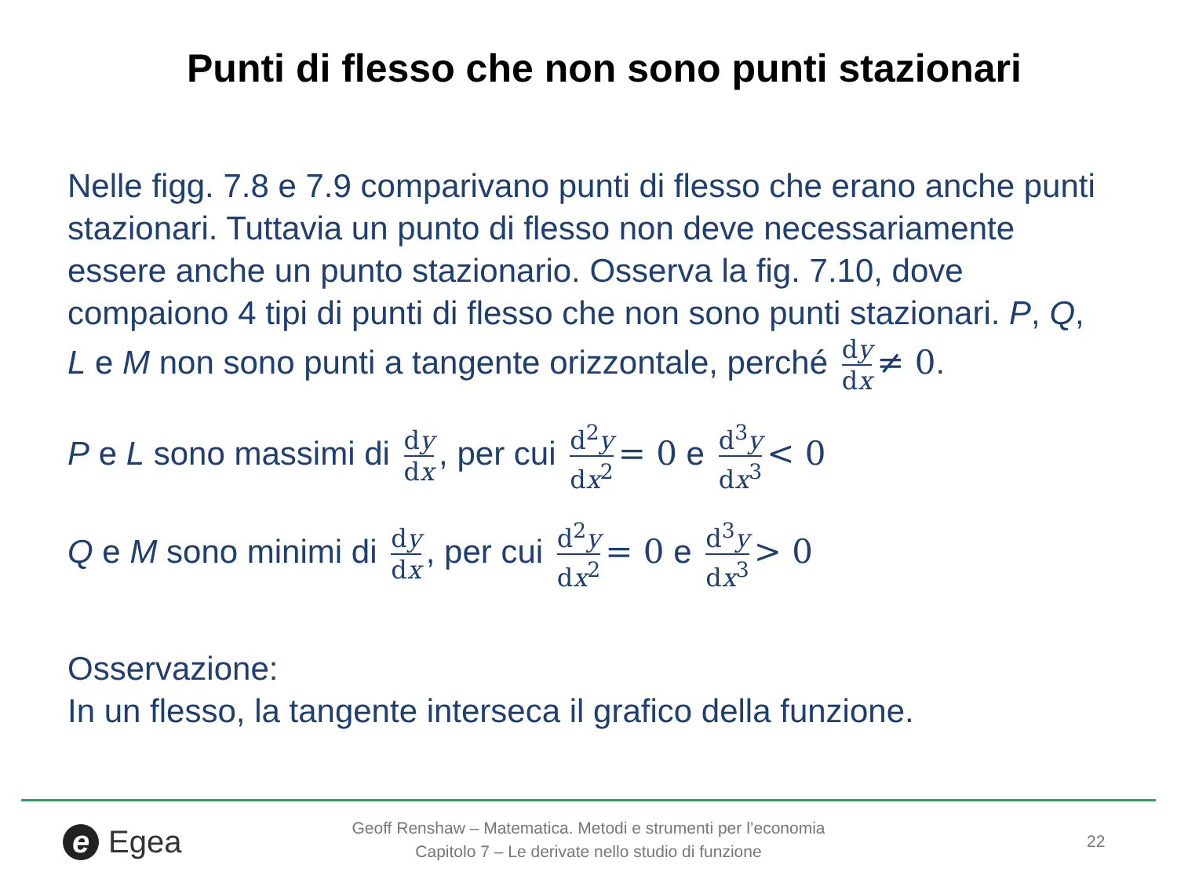Punti di flesso che non sono punti stazionari
Nelle figg. 7.8 e 7.9 comparivano punti di flesso che erano anche punti stazionari. Tuttavia un punto di flesso non deve necessariamente essere anche un punto stazionario. Osserva la fig. 7.10, dove compaiono 4 tipi di punti di flesso che non sono punti stazionari. P, Q, L e M non sono punti a tangente orizzontale, perché dy dx ≠ 0.
P e L sono massimi di dy dx, per cui d<sup>2</sup>y dx<sup>2</sup> = 0 e d<sup>3</sup>y dx<sup>3</sup> < 0
Q e M sono minimi di dy dx, per cui d<sup>2</sup>y dx<sup>2</sup> = 0 e d<sup>3</sup>y dx<sup>3</sup> > 0
Osservazione:
In un flesso, la tangente interseca il grafico della funzione.
e Egea
Geoff Renshaw – Matematica. Metodi e strumenti per l’economia
Capitolo 7 – Le derivate nello studio di funzione
22